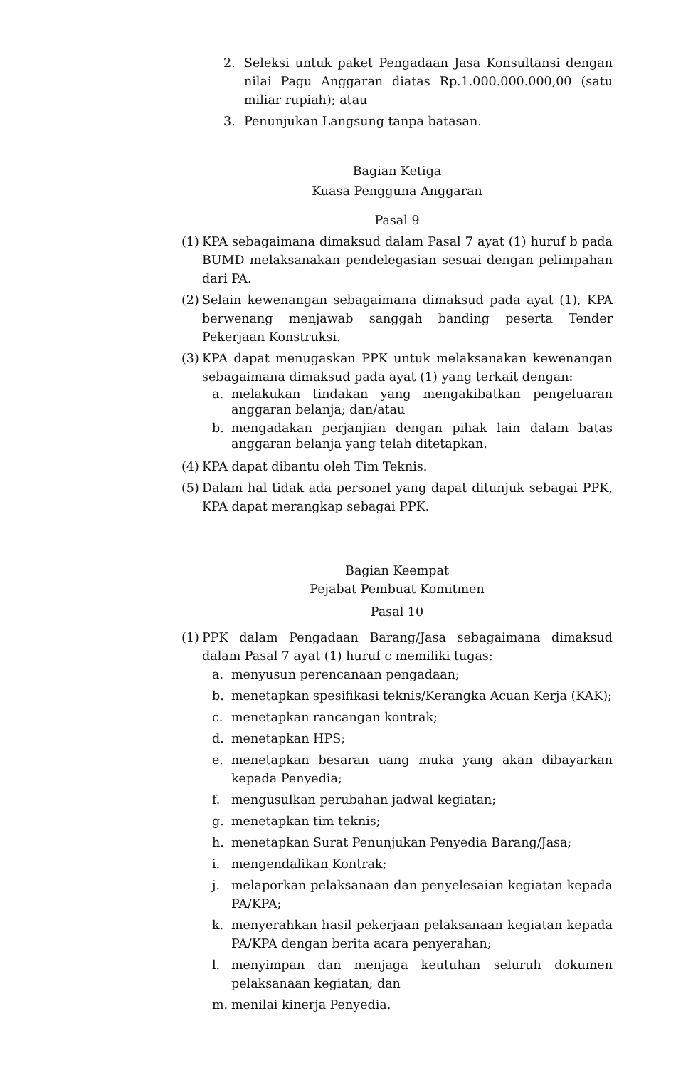2. Seleksi untuk paket Pengadaan Jasa Konsultansi dengan nilai Pagu Anggaran diatas Rp.1.000.000.000,00 (satu miliar rupiah); atau
3. Penunjukan Langsung tanpa batasan.
Bagian Ketiga
Kuasa Pengguna Anggaran
Pasal 9
(1) KPA sebagaimana dimaksud dalam Pasal 7 ayat (1) huruf b pada BUMD melaksanakan pendelegasian sesuai dengan pelimpahan dari PA.
(2) Selain kewenangan sebagaimana dimaksud pada ayat (1), KPA berwenang menjawab sanggah banding peserta Tender Pekerjaan Konstruksi.
(3) KPA dapat menugaskan PPK untuk melaksanakan kewenangan sebagaimana dimaksud pada ayat (1) yang terkait dengan:
a. melakukan tindakan yang mengakibatkan pengeluaran anggaran belanja; dan/atau
b. mengadakan perjanjian dengan pihak lain dalam batas anggaran belanja yang telah ditetapkan.
(4) KPA dapat dibantu oleh Tim Teknis.
(5) Dalam hal tidak ada personel yang dapat ditunjuk sebagai PPK, KPA dapat merangkap sebagai PPK.
Bagian Keempat
Pejabat Pembuat Komitmen
Pasal 10
(1) PPK dalam Pengadaan Barang/Jasa sebagaimana dimaksud dalam Pasal 7 ayat (1) huruf c memiliki tugas:
a. menyusun perencanaan pengadaan;
b. menetapkan spesifikasi teknis/Kerangka Acuan Kerja (KAK);
c. menetapkan rancangan kontrak;
d. menetapkan HPS;
e. menetapkan besaran uang muka yang akan dibayarkan kepada Penyedia;
f. mengusulkan perubahan jadwal kegiatan;
g. menetapkan tim teknis;
h. menetapkan Surat Penunjukan Penyedia Barang/Jasa;
i. mengendalikan Kontrak;
j. melaporkan pelaksanaan dan penyelesaian kegiatan kepada PA/KPA;
k. menyerahkan hasil pekerjaan pelaksanaan kegiatan kepada PA/KPA dengan berita acara penyerahan;
l. menyimpan dan menjaga keutuhan seluruh dokumen pelaksanaan kegiatan; dan
m. menilai kinerja Penyedia.